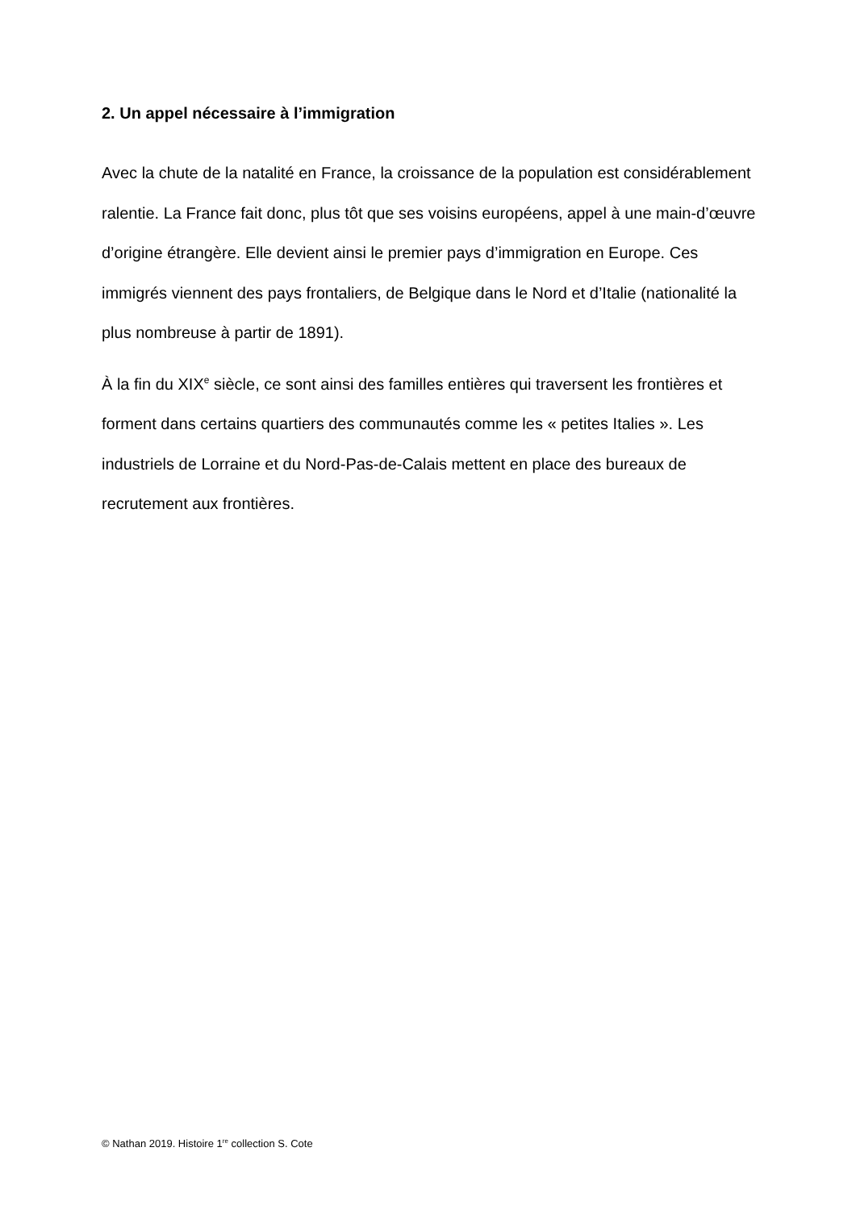2. Un appel nécessaire à l’immigration
Avec la chute de la natalité en France, la croissance de la population est considérablement ralentie. La France fait donc, plus tôt que ses voisins européens, appel à une main-d’œuvre d’origine étrangère. Elle devient ainsi le premier pays d’immigration en Europe. Ces immigrés viennent des pays frontaliers, de Belgique dans le Nord et d’Italie (nationalité la plus nombreuse à partir de 1891).
À la fin du XIX<sup>e</sup> siècle, ce sont ainsi des familles entières qui traversent les frontières et forment dans certains quartiers des communautés comme les « petites Italies ». Les industriels de Lorraine et du Nord-Pas-de-Calais mettent en place des bureaux de recrutement aux frontières.
© Nathan 2019. Histoire 1<sup>re</sup> collection S. Cote